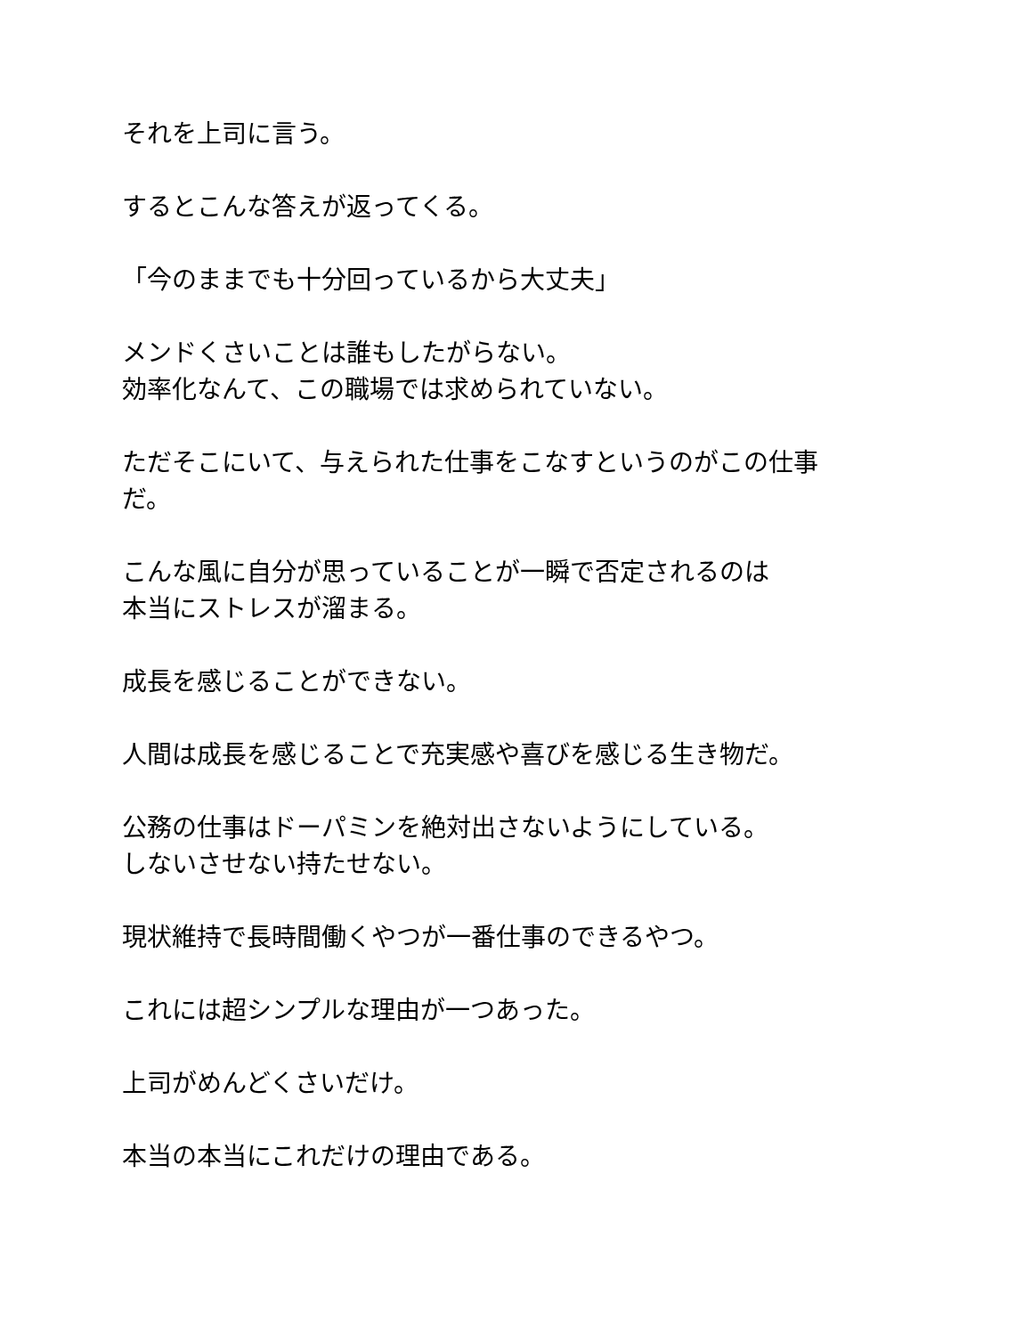それを上司に言う。
するとこんな答えが返ってくる。
「今のままでも十分回っているから大丈夫」
メンドくさいことは誰もしたがらない。
効率化なんて、この職場では求められていない。
ただそこにいて、与えられた仕事をこなすというのがこの仕事
だ。
こんな風に自分が思っていることが一瞬で否定されるのは
本当にストレスが溜まる。
成長を感じることができない。
人間は成長を感じることで充実感や喜びを感じる生き物だ。
公務の仕事はドーパミンを絶対出さないようにしている。
しないさせない持たせない。
現状維持で長時間働くやつが一番仕事のできるやつ。
これには超シンプルな理由が一つあった。
上司がめんどくさいだけ。
本当の本当にこれだけの理由である。